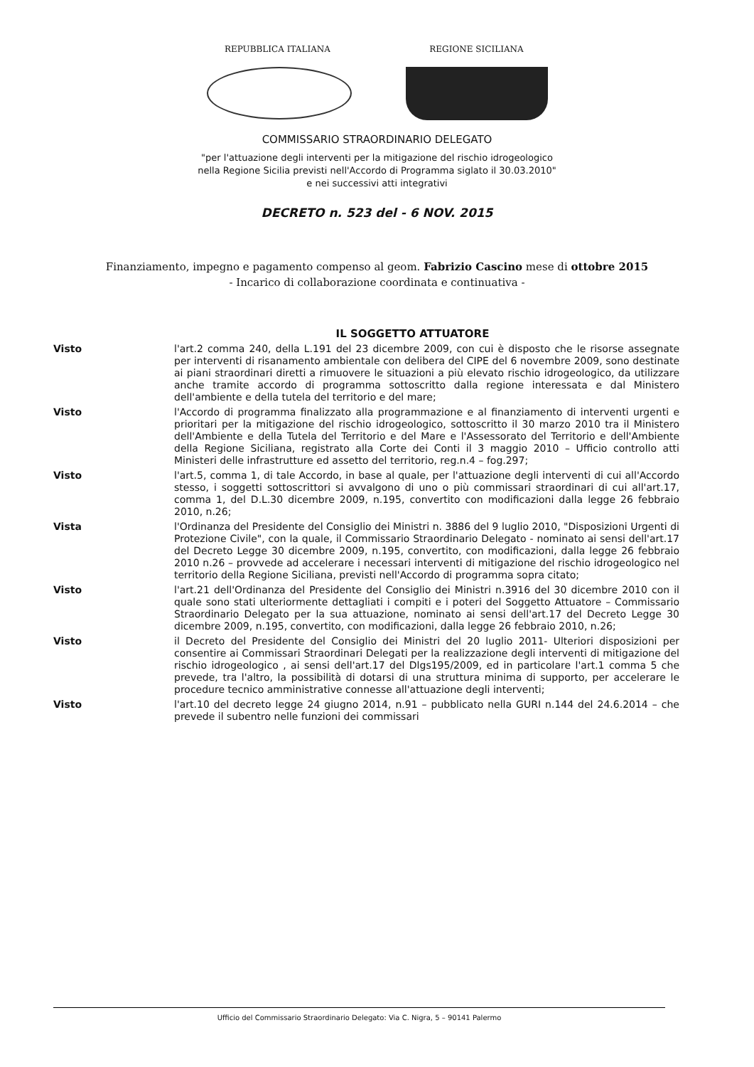REPUBBLICA ITALIANA REGIONE SICILIANA
COMMISSARIO STRAORDINARIO DELEGATO
"per l'attuazione degli interventi per la mitigazione del rischio idrogeologico
nella Regione Sicilia previsti nell'Accordo di Programma siglato il 30.03.2010"
e nei successivi atti integrativi
DECRETO n. 523 del - 6 NOV. 2015
Finanziamento, impegno e pagamento compenso al geom. Fabrizio Cascino mese di ottobre 2015
- Incarico di collaborazione coordinata e continuativa -
IL SOGGETTO ATTUATORE
Visto l'art.2 comma 240, della L.191 del 23 dicembre 2009, con cui è disposto che le risorse assegnate per interventi di risanamento ambientale con delibera del CIPE del 6 novembre 2009, sono destinate ai piani straordinari diretti a rimuovere le situazioni a più elevato rischio idrogeologico, da utilizzare anche tramite accordo di programma sottoscritto dalla regione interessata e dal Ministero dell'ambiente e della tutela del territorio e del mare;
Visto l'Accordo di programma finalizzato alla programmazione e al finanziamento di interventi urgenti e prioritari per la mitigazione del rischio idrogeologico, sottoscritto il 30 marzo 2010 tra il Ministero dell'Ambiente e della Tutela del Territorio e del Mare e l'Assessorato del Territorio e dell'Ambiente della Regione Siciliana, registrato alla Corte dei Conti il 3 maggio 2010 – Ufficio controllo atti Ministeri delle infrastrutture ed assetto del territorio, reg.n.4 – fog.297;
Visto l'art.5, comma 1, di tale Accordo, in base al quale, per l'attuazione degli interventi di cui all'Accordo stesso, i soggetti sottoscrittori si avvalgono di uno o più commissari straordinari di cui all'art.17, comma 1, del D.L.30 dicembre 2009, n.195, convertito con modificazioni dalla legge 26 febbraio 2010, n.26;
Vista l'Ordinanza del Presidente del Consiglio dei Ministri n. 3886 del 9 luglio 2010, "Disposizioni Urgenti di Protezione Civile", con la quale, il Commissario Straordinario Delegato - nominato ai sensi dell'art.17 del Decreto Legge 30 dicembre 2009, n.195, convertito, con modificazioni, dalla legge 26 febbraio 2010 n.26 – provvede ad accelerare i necessari interventi di mitigazione del rischio idrogeologico nel territorio della Regione Siciliana, previsti nell'Accordo di programma sopra citato;
Visto l'art.21 dell'Ordinanza del Presidente del Consiglio dei Ministri n.3916 del 30 dicembre 2010 con il quale sono stati ulteriormente dettagliati i compiti e i poteri del Soggetto Attuatore – Commissario Straordinario Delegato per la sua attuazione, nominato ai sensi dell'art.17 del Decreto Legge 30 dicembre 2009, n.195, convertito, con modificazioni, dalla legge 26 febbraio 2010, n.26;
Visto il Decreto del Presidente del Consiglio dei Ministri del 20 luglio 2011- Ulteriori disposizioni per consentire ai Commissari Straordinari Delegati per la realizzazione degli interventi di mitigazione del rischio idrogeologico , ai sensi dell'art.17 del Dlgs195/2009, ed in particolare l'art.1 comma 5 che prevede, tra l'altro, la possibilità di dotarsi di una struttura minima di supporto, per accelerare le procedure tecnico amministrative connesse all'attuazione degli interventi;
Visto l'art.10 del decreto legge 24 giugno 2014, n.91 – pubblicato nella GURI n.144 del 24.6.2014 – che prevede il subentro nelle funzioni dei commissari
Ufficio del Commissario Straordinario Delegato: Via C. Nigra, 5 – 90141 Palermo